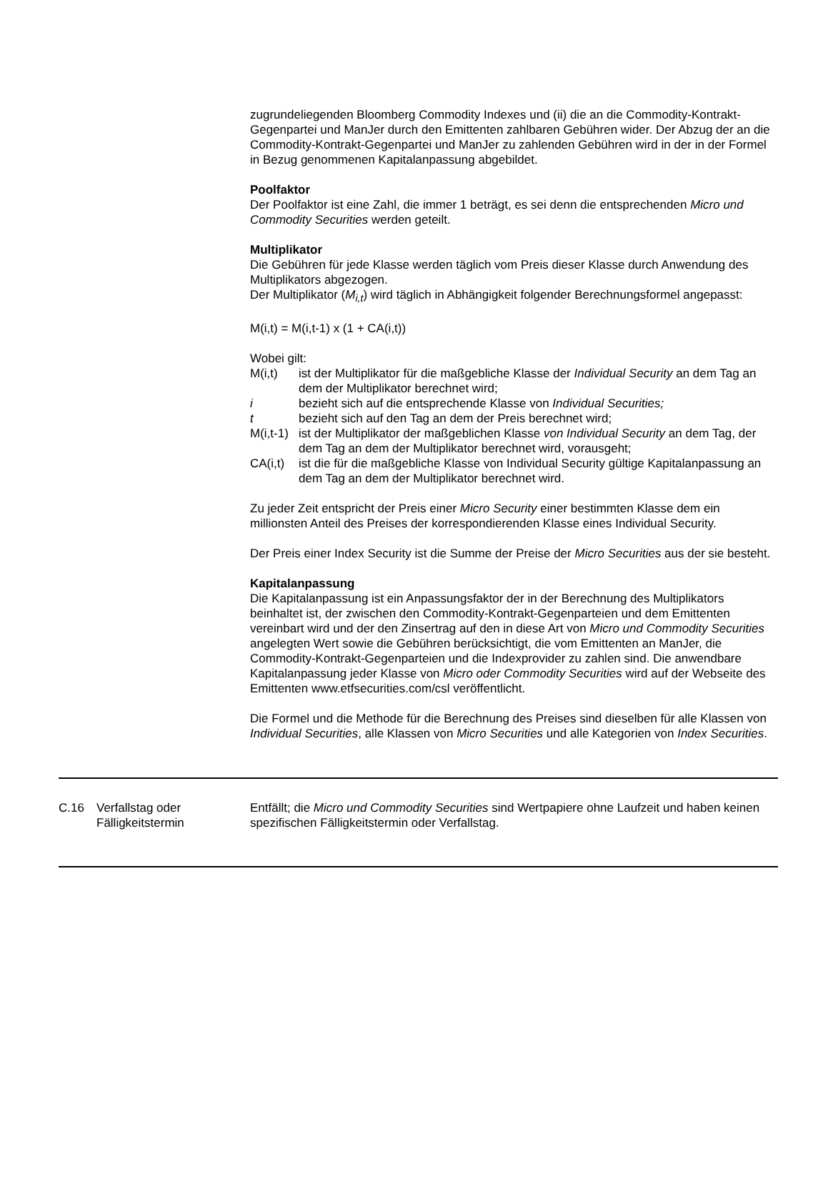zugrundeliegenden Bloomberg Commodity Indexes und (ii) die an die Commodity-Kontrakt-Gegenpartei und ManJer durch den Emittenten zahlbaren Gebühren wider. Der Abzug der an die Commodity-Kontrakt-Gegenpartei und ManJer zu zahlenden Gebühren wird in der in der Formel in Bezug genommenen Kapitalanpassung abgebildet.
Poolfaktor
Der Poolfaktor ist eine Zahl, die immer 1 beträgt, es sei denn die entsprechenden Micro und Commodity Securities werden geteilt.
Multiplikator
Die Gebühren für jede Klasse werden täglich vom Preis dieser Klasse durch Anwendung des Multiplikators abgezogen.
Der Multiplikator (M<sub>i,t</sub>) wird täglich in Abhängigkeit folgender Berechnungsformel angepasst:
M(i,t) = M(i,t-1) x (1 + CA(i,t))
Wobei gilt:
M(i,t) ist der Multiplikator für die maßgebliche Klasse der Individual Security an dem Tag an dem der Multiplikator berechnet wird; i bezieht sich auf die entsprechende Klasse von Individual Securities; t bezieht sich auf den Tag an dem der Preis berechnet wird; M(i,t-1) ist der Multiplikator der maßgeblichen Klasse von Individual Security an dem Tag, der dem Tag an dem der Multiplikator berechnet wird, vorausgeht; CA(i,t) ist die für die maßgebliche Klasse von Individual Security gültige Kapitalanpassung an dem Tag an dem der Multiplikator berechnet wird.
Zu jeder Zeit entspricht der Preis einer Micro Security einer bestimmten Klasse dem ein millionsten Anteil des Preises der korrespondierenden Klasse eines Individual Security.
Der Preis einer Index Security ist die Summe der Preise der Micro Securities aus der sie besteht.
Kapitalanpassung
Die Kapitalanpassung ist ein Anpassungsfaktor der in der Berechnung des Multiplikators beinhaltet ist, der zwischen den Commodity-Kontrakt-Gegenparteien und dem Emittenten vereinbart wird und der den Zinsertrag auf den in diese Art von Micro und Commodity Securities angelegten Wert sowie die Gebühren berücksichtigt, die vom Emittenten an ManJer, die Commodity-Kontrakt-Gegenparteien und die Indexprovider zu zahlen sind. Die anwendbare Kapitalanpassung jeder Klasse von Micro oder Commodity Securities wird auf der Webseite des Emittenten www.etfsecurities.com/csl veröffentlicht.
Die Formel und die Methode für die Berechnung des Preises sind dieselben für alle Klassen von Individual Securities, alle Klassen von Micro Securities und alle Kategorien von Index Securities.
C.16 Verfallstag oder Fälligkeitstermin Entfällt; die Micro und Commodity Securities sind Wertpapiere ohne Laufzeit und haben keinen spezifischen Fälligkeitstermin oder Verfallstag.